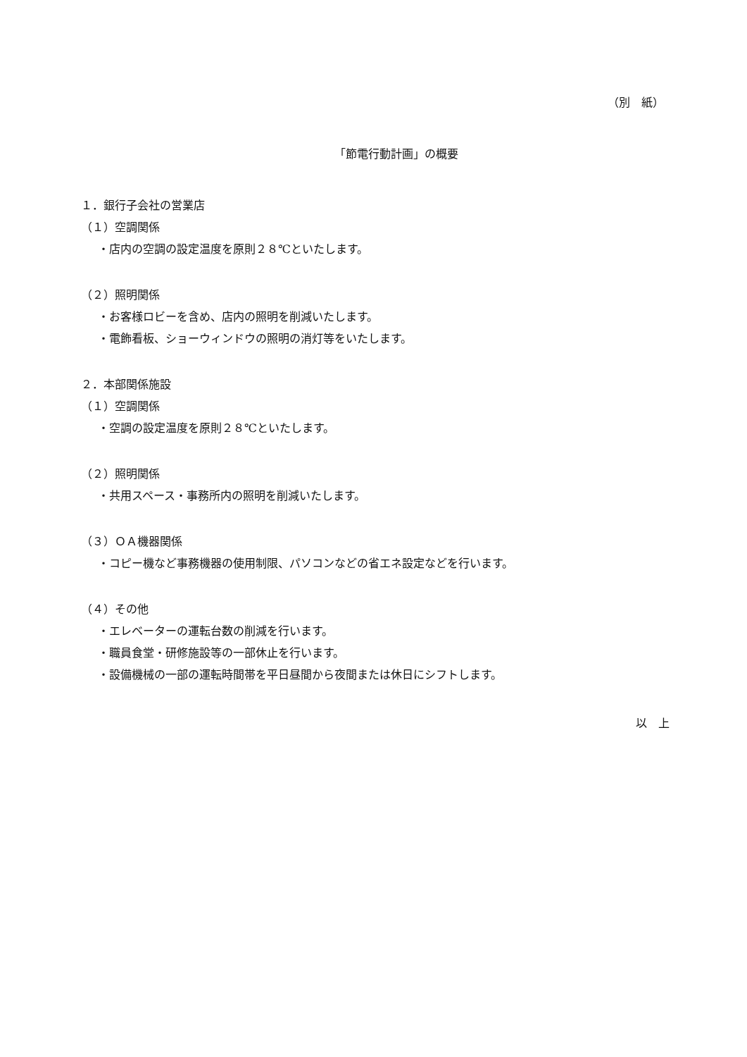（別　紙）
「節電行動計画」の概要
１．銀行子会社の営業店
（１）空調関係
・店内の空調の設定温度を原則２８℃といたします。
（２）照明関係
・お客様ロビーを含め、店内の照明を削減いたします。
・電飾看板、ショーウィンドウの照明の消灯等をいたします。
２．本部関係施設
（１）空調関係
・空調の設定温度を原則２８℃といたします。
（２）照明関係
・共用スペース・事務所内の照明を削減いたします。
（３）ＯＡ機器関係
・コピー機など事務機器の使用制限、パソコンなどの省エネ設定などを行います。
（４）その他
・エレベーターの運転台数の削減を行います。
・職員食堂・研修施設等の一部休止を行います。
・設備機械の一部の運転時間帯を平日昼間から夜間または休日にシフトします。
以　上